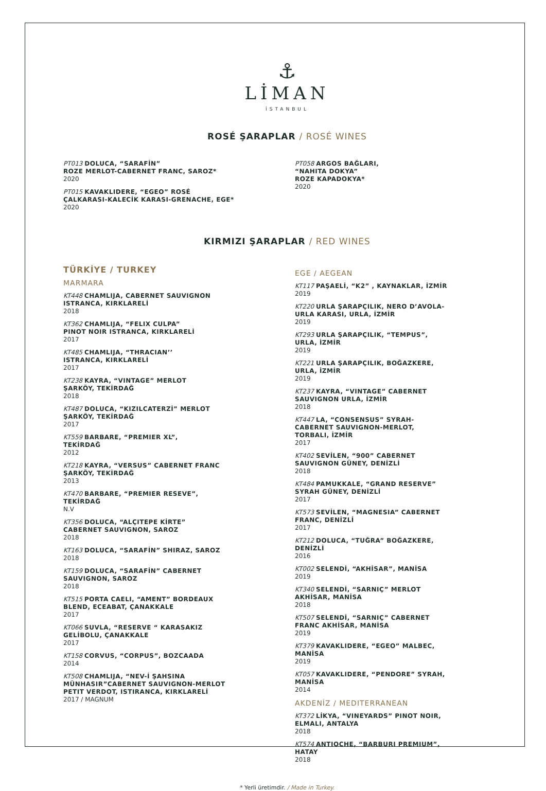⚓
LİMAN
İSTANBUL
ROSÉ ŞARAPLAR / ROSÉ WINES
PT013 DOLUCA, “SARAFİN”
ROZE MERLOT-CABERNET FRANC, SAROZ*
2020
PT015 KAVAKLIDERE, “EGEO” ROSÉ
ÇALKARASI-KALECİK KARASI-GRENACHE, EGE*
2020
PT058 ARGOS BAĞLARI,
“NAHITA DOKYA”
ROZE KAPADOKYA*
2020
KIRMIZI ŞARAPLAR / RED WINES
TÜRKİYE / TURKEY
MARMARA
KT448 CHAMLIJA, CABERNET SAUVIGNON
ISTRANCA, KIRKLARELİ
2018
KT362 CHAMLIJA, “FELIX CULPA”
PINOT NOIR ISTRANCA, KIRKLARELİ
2017
KT485 CHAMLIJA, “THRACIAN’’
ISTRANCA, KIRKLARELİ
2017
KT238 KAYRA, “VINTAGE” MERLOT
ŞARKÖY, TEKİRDAĞ
2018
KT487 DOLUCA, “KIZILCATERZİ” MERLOT
ŞARKÖY, TEKİRDAĞ
2017
KT559 BARBARE, “PREMIER XL”,
TEKİRDAĞ
2012
KT218 KAYRA, “VERSUS” CABERNET FRANC
ŞARKÖY, TEKİRDAĞ
2013
KT470 BARBARE, “PREMIER RESEVE”,
TEKİRDAĞ
N.V
KT356 DOLUCA, “ALÇITEPE KİRTE”
CABERNET SAUVIGNON, SAROZ
2018
KT163 DOLUCA, “SARAFİN” SHIRAZ, SAROZ
2018
KT159 DOLUCA, “SARAFİN” CABERNET
SAUVIGNON, SAROZ
2018
KT515 PORTA CAELI, “AMENT” BORDEAUX
BLEND, ECEABAT, ÇANAKKALE
2017
KT066 SUVLA, “RESERVE “ KARASAKIZ
GELİBOLU, ÇANAKKALE
2017
KT158 CORVUS, “CORPUS”, BOZCAADA
2014
KT508 CHAMLIJA, “NEV-İ ŞAHSINA
MÜNHASIR”CABERNET SAUVIGNON-MERLOT
PETIT VERDOT, ISTIRANCA, KIRKLARELİ
2017 / MAGNUM
EGE / AEGEAN
KT117 PAŞAELİ, “K2” , KAYNAKLAR, İZMİR
2019
KT220 URLA ŞARAPÇILIK, NERO D’AVOLA-
URLA KARASI, URLA, İZMİR
2019
KT293 URLA ŞARAPÇILIK, “TEMPUS”,
URLA, İZMİR
2019
KT221 URLA ŞARAPÇILIK, BOĞAZKERE,
URLA, İZMİR
2019
KT237 KAYRA, “VINTAGE” CABERNET
SAUVIGNON URLA, İZMİR
2018
KT447 LA, “CONSENSUS” SYRAH-
CABERNET SAUVIGNON-MERLOT,
TORBALI, İZMİR
2017
KT402 SEVİLEN, “900” CABERNET
SAUVIGNON GÜNEY, DENİZLİ
2018
KT484 PAMUKKALE, “GRAND RESERVE”
SYRAH GÜNEY, DENİZLİ
2017
KT573 SEVİLEN, “MAGNESIA” CABERNET
FRANC, DENİZLİ
2017
KT212 DOLUCA, “TUĞRA” BOĞAZKERE,
DENİZLİ
2016
KT002 SELENDİ, “AKHİSAR”, MANİSA
2019
KT340 SELENDİ, “SARNIÇ” MERLOT
AKHİSAR, MANİSA
2018
KT507 SELENDİ, “SARNIÇ” CABERNET
FRANC AKHİSAR, MANİSA
2019
KT379 KAVAKLIDERE, “EGEO” MALBEC,
MANİSA
2019
KT057 KAVAKLIDERE, “PENDORE” SYRAH,
MANİSA
2014
AKDENİZ / MEDITERRANEAN
KT372 LİKYA, “VINEYARDS” PINOT NOIR,
ELMALI, ANTALYA
2018
KT574 ANTIOCHE, “BARBURI PREMIUM”,
HATAY
2018
* Yerli üretimdir. / Made in Turkey.